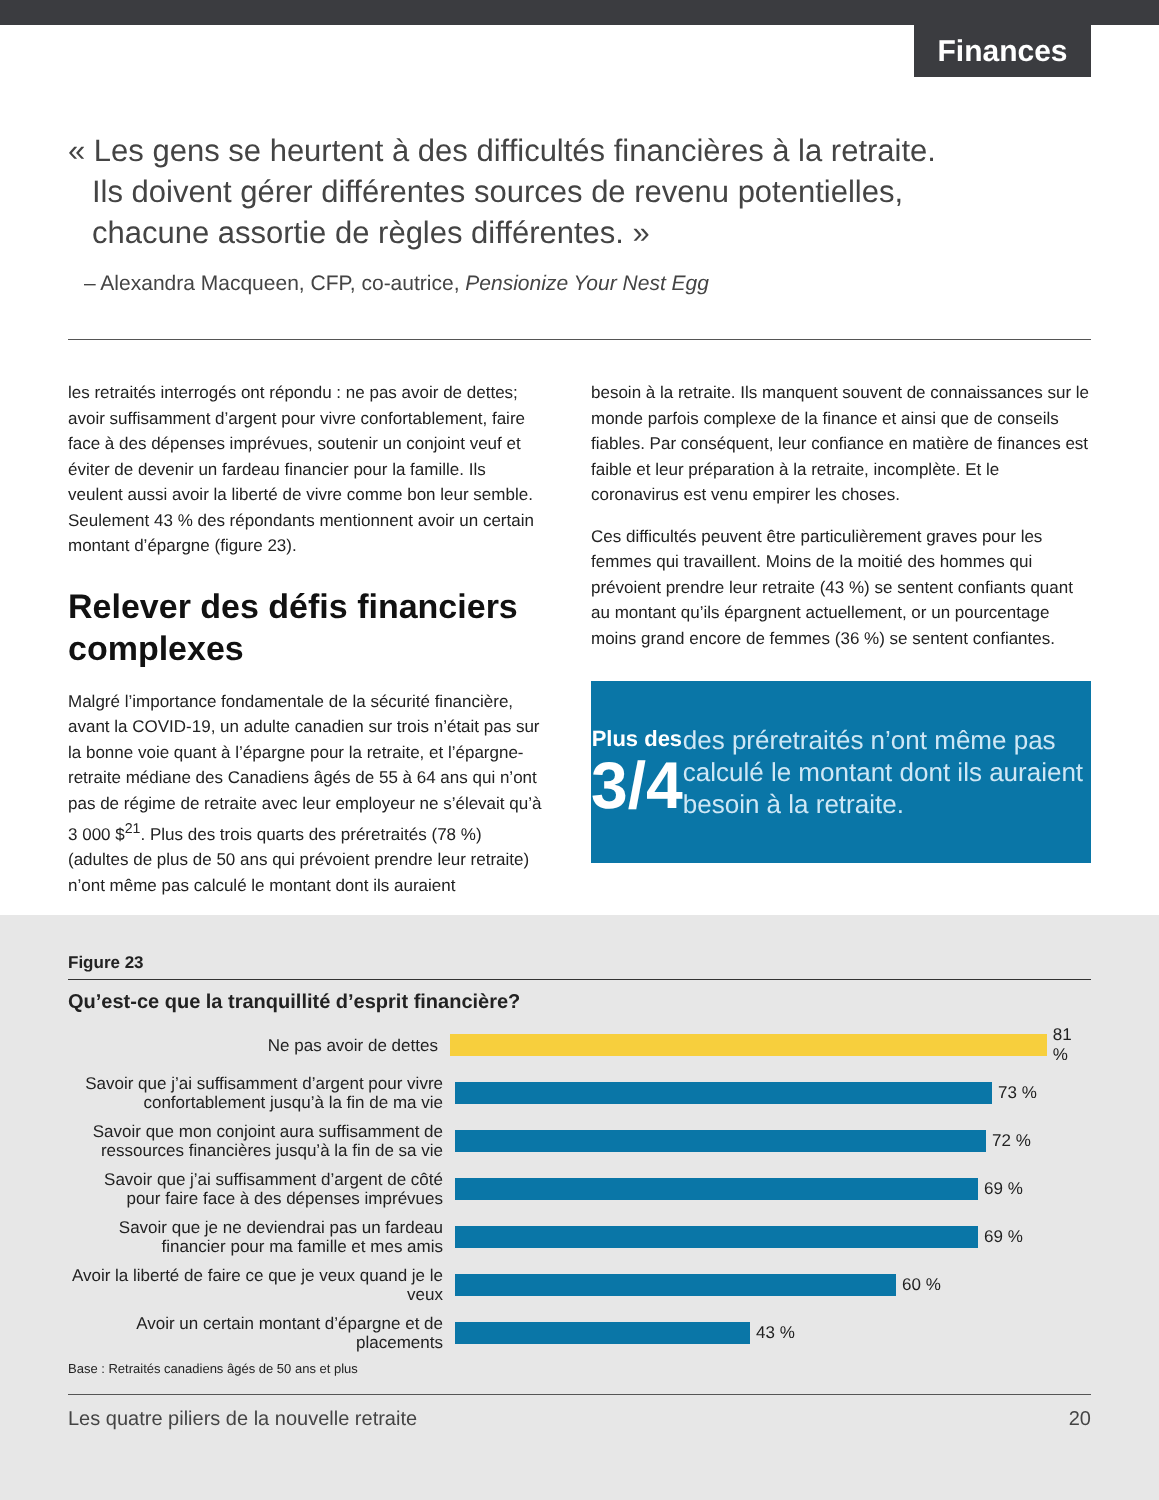Finances
« Les gens se heurtent à des difficultés financières à la retraite. Ils doivent gérer différentes sources de revenu potentielles, chacune assortie de règles différentes. »
– Alexandra Macqueen, CFP, co-autrice, Pensionize Your Nest Egg
les retraités interrogés ont répondu : ne pas avoir de dettes; avoir suffisamment d’argent pour vivre confortablement, faire face à des dépenses imprévues, soutenir un conjoint veuf et éviter de devenir un fardeau financier pour la famille. Ils veulent aussi avoir la liberté de vivre comme bon leur semble. Seulement 43 % des répondants mentionnent avoir un certain montant d’épargne (figure 23).
Relever des défis financiers complexes
Malgré l’importance fondamentale de la sécurité financière, avant la COVID-19, un adulte canadien sur trois n’était pas sur la bonne voie quant à l’épargne pour la retraite, et l’épargne-retraite médiane des Canadiens âgés de 55 à 64 ans qui n’ont pas de régime de retraite avec leur employeur ne s’élevait qu’à 3 000 $<sup>21</sup>. Plus des trois quarts des préretraités (78 %) (adultes de plus de 50 ans qui prévoient prendre leur retraite) n’ont même pas calculé le montant dont ils auraient
besoin à la retraite. Ils manquent souvent de connaissances sur le monde parfois complexe de la finance et ainsi que de conseils fiables. Par conséquent, leur confiance en matière de finances est faible et leur préparation à la retraite, incomplète. Et le coronavirus est venu empirer les choses.
Ces difficultés peuvent être particulièrement graves pour les femmes qui travaillent. Moins de la moitié des hommes qui prévoient prendre leur retraite (43 %) se sentent confiants quant au montant qu’ils épargnent actuellement, or un pourcentage moins grand encore de femmes (36 %) se sentent confiantes.
Plus des
3/4
des préretraités n’ont même pas calculé le montant dont ils auraient besoin à la retraite.
Figure 23
Qu’est-ce que la tranquillité d’esprit financière?
Ne pas avoir de dettes
81 %
Savoir que j’ai suffisamment d’argent pour vivre confortablement jusqu’à la fin de ma vie
73 %
Savoir que mon conjoint aura suffisamment de ressources financières jusqu’à la fin de sa vie
72 %
Savoir que j’ai suffisamment d’argent de côté pour faire face à des dépenses imprévues
69 %
Savoir que je ne deviendrai pas un fardeau financier pour ma famille et mes amis
69 %
Avoir la liberté de faire ce que je veux quand je le veux
60 %
Avoir un certain montant d’épargne et de placements
43 %
Base : Retraités canadiens âgés de 50 ans et plus
Les quatre piliers de la nouvelle retraite 20